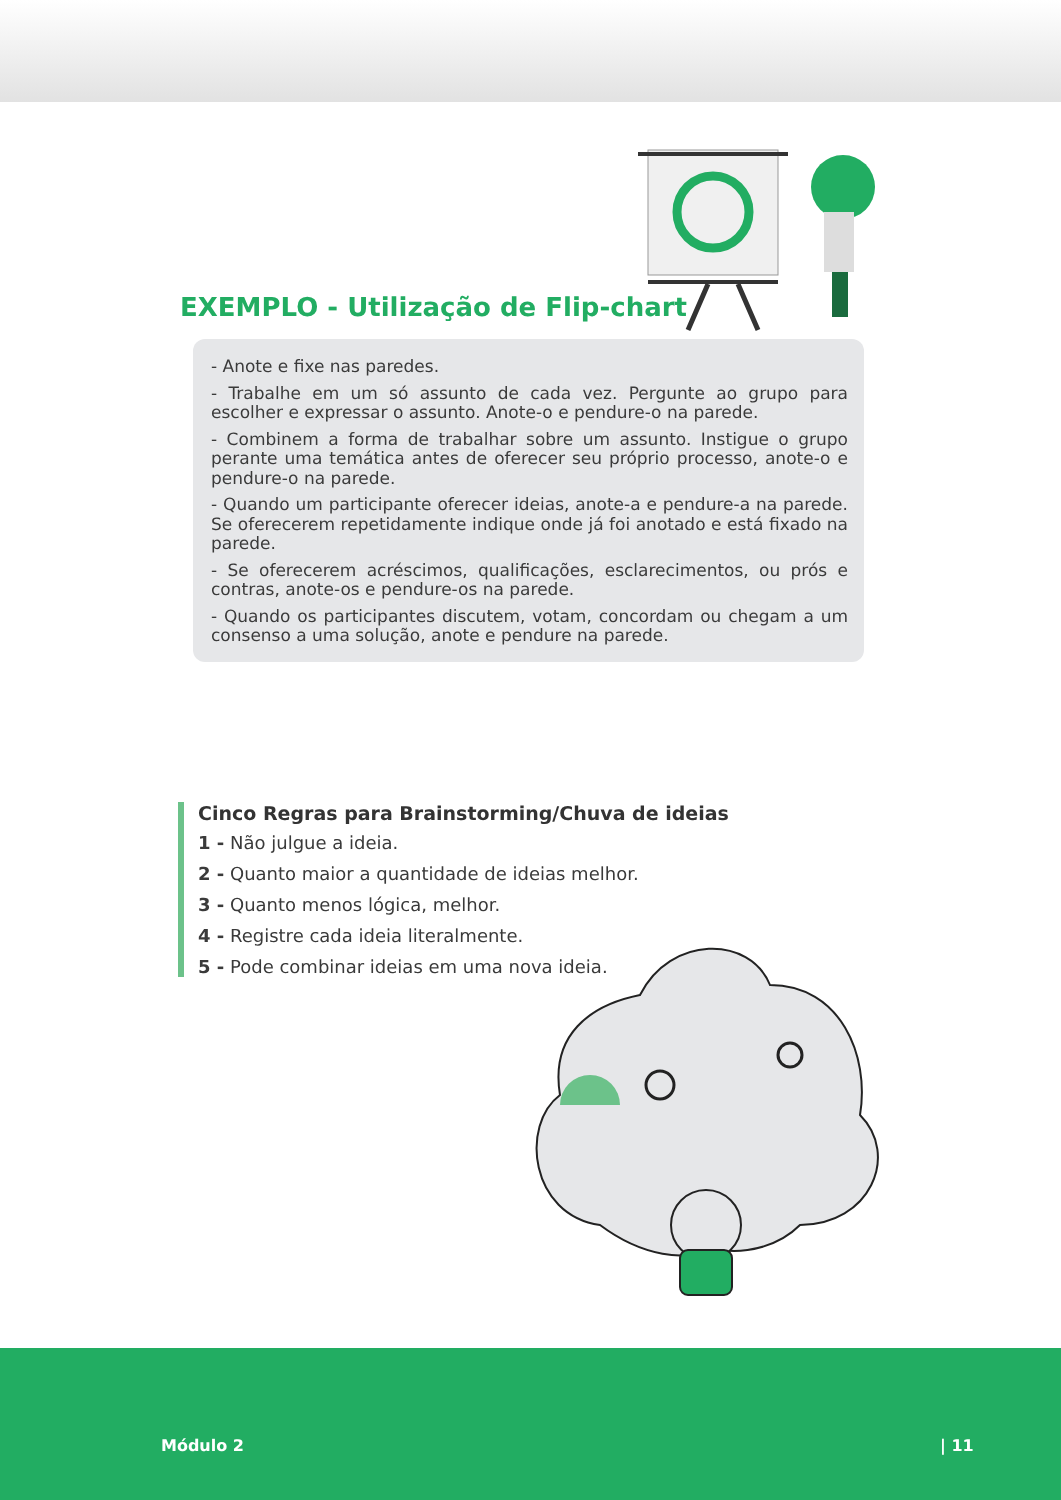EXEMPLO - Utilização de Flip-chart
- Anote e fixe nas paredes.
- Trabalhe em um só assunto de cada vez. Pergunte ao grupo para escolher e expressar o assunto. Anote-o e pendure-o na parede.
- Combinem a forma de trabalhar sobre um assunto. Instigue o grupo perante uma temática antes de oferecer seu próprio processo, anote-o e pendure-o na parede.
- Quando um participante oferecer ideias, anote-a e pendure-a na parede. Se oferecerem repetidamente indique onde já foi anotado e está fixado na parede.
- Se oferecerem acréscimos, qualificações, esclarecimentos, ou prós e contras, anote-os e pendure-os na parede.
- Quando os participantes discutem, votam, concordam ou chegam a um consenso a uma solução, anote e pendure na parede.
Cinco Regras para Brainstorming/Chuva de ideias
1 - Não julgue a ideia.
2 - Quanto maior a quantidade de ideias melhor.
3 - Quanto menos lógica, melhor.
4 - Registre cada ideia literalmente.
5 - Pode combinar ideias em uma nova ideia.
Módulo 2 | 11